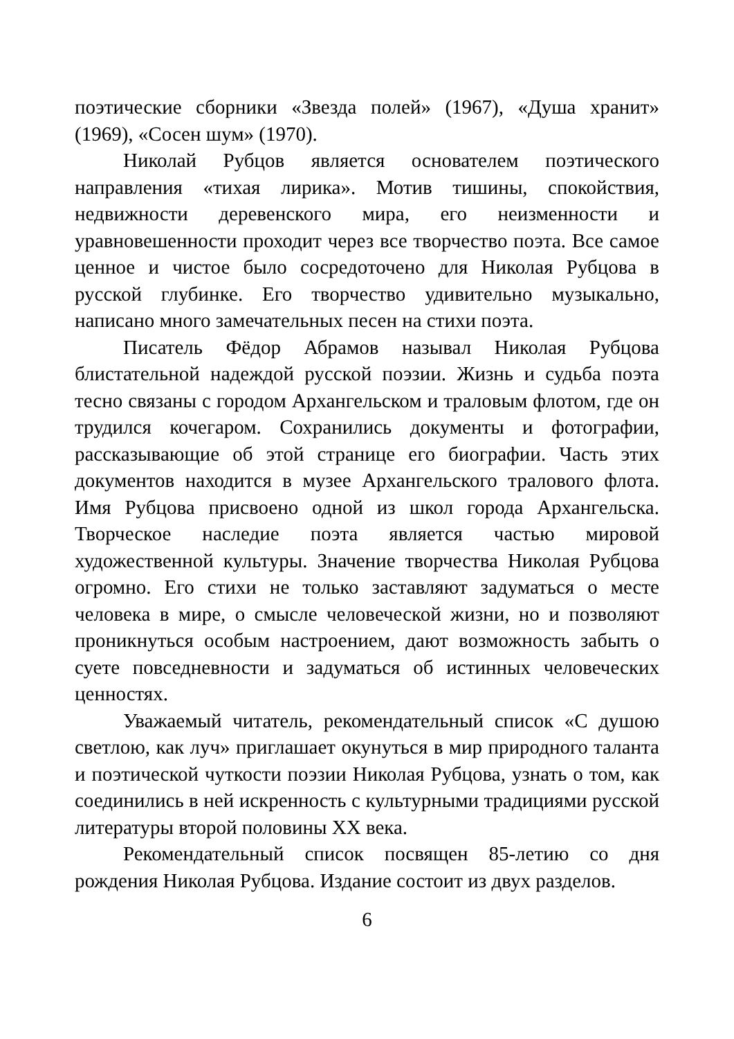поэтические сборники «Звезда полей» (1967), «Душа хранит» (1969), «Сосен шум» (1970).
Николай Рубцов является основателем поэтического направления «тихая лирика». Мотив тишины, спокойствия, недвижности деревенского мира, его неизменности и уравновешенности проходит через все творчество поэта. Все самое ценное и чистое было сосредоточено для Николая Рубцова в русской глубинке. Его творчество удивительно музыкально, написано много замечательных песен на стихи поэта.
Писатель Фёдор Абрамов называл Николая Рубцова блистательной надеждой русской поэзии. Жизнь и судьба поэта тесно связаны с городом Архангельском и траловым флотом, где он трудился кочегаром. Сохранились документы и фотографии, рассказывающие об этой странице его биографии. Часть этих документов находится в музее Архангельского тралового флота. Имя Рубцова присвоено одной из школ города Архангельска. Творческое наследие поэта является частью мировой художественной культуры. Значение творчества Николая Рубцова огромно. Его стихи не только заставляют задуматься о месте человека в мире, о смысле человеческой жизни, но и позволяют проникнуться особым настроением, дают возможность забыть о суете повседневности и задуматься об истинных человеческих ценностях.
Уважаемый читатель, рекомендательный список «С душою светлою, как луч» приглашает окунуться в мир природного таланта и поэтической чуткости поэзии Николая Рубцова, узнать о том, как соединились в ней искренность с культурными традициями русской литературы второй половины XX века.
Рекомендательный список посвящен 85-летию со дня рождения Николая Рубцова. Издание состоит из двух разделов.
6